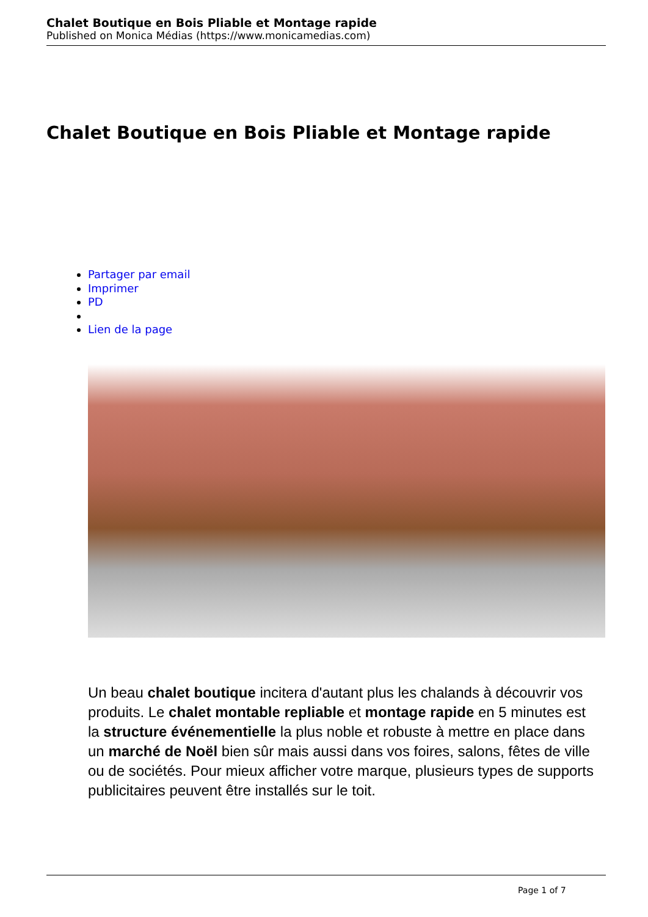Chalet Boutique en Bois Pliable et Montage rapide
Published on Monica Médias (https://www.monicamedias.com)
Chalet Boutique en Bois Pliable et Montage rapide
Partager par email
Imprimer
PD
Lien de la page
Un beau chalet boutique incitera d'autant plus les chalands à découvrir vos produits. Le chalet montable repliable et montage rapide en 5 minutes est la structure événementielle la plus noble et robuste à mettre en place dans un marché de Noël bien sûr mais aussi dans vos foires, salons, fêtes de ville ou de sociétés. Pour mieux afficher votre marque, plusieurs types de supports publicitaires peuvent être installés sur le toit.
Page 1 of 7